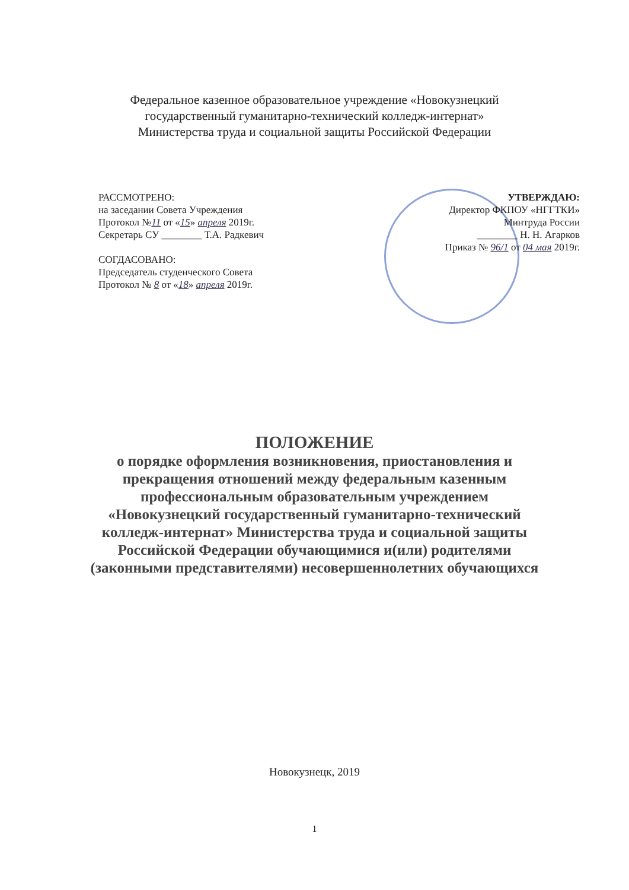Федеральное казенное образовательное учреждение «Новокузнецкий
государственный гуманитарно-технический колледж-интернат»
Министерства труда и социальной защиты Российской Федерации
РАССМОТРЕНО:
на заседании Совета Учреждения
Протокол №11 от «15» апреля 2019г.
Секретарь СУ ________ Т.А. Радкевич
СОГДАСОВАНО:
Председатель студенческого Совета
Протокол № 8 от «18» апреля 2019г.
УТВЕРЖДАЮ:
Директор ФКПОУ «НГГТКИ»
Минтруда России
________ Н. Н. Агарков
Приказ № 96/1 от 04 мая 2019г.
ПОЛОЖЕНИЕ
о порядке оформления возникновения, приостановления и прекращения отношений между федеральным казенным профессиональным образовательным учреждением «Новокузнецкий государственный гуманитарно-технический колледж-интернат» Министерства труда и социальной защиты Российской Федерации обучающимися и(или) родителями (законными представителями) несовершеннолетних обучающихся
Новокузнецк, 2019
1